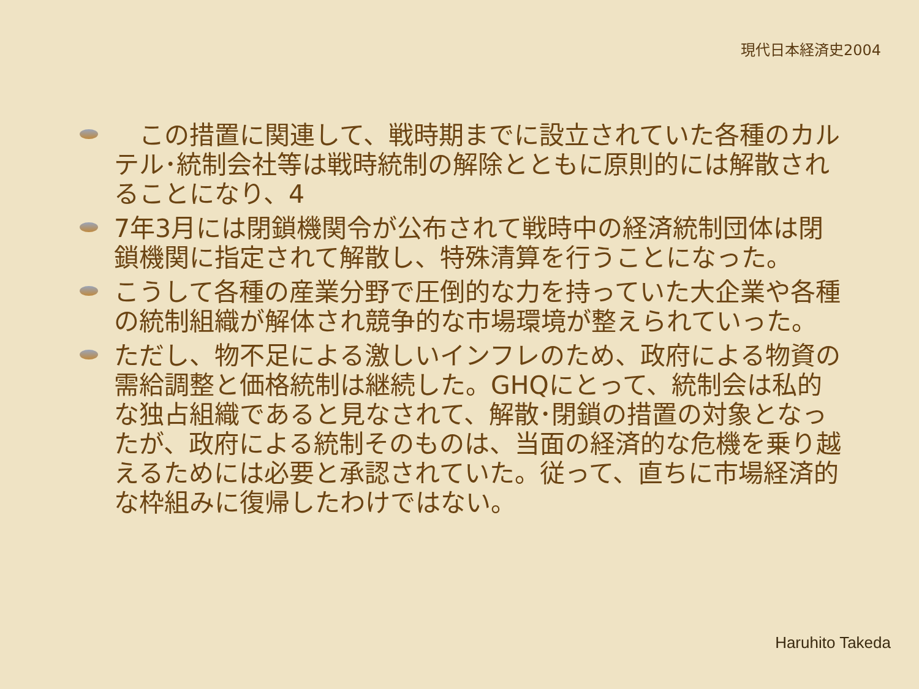現代日本経済史2004
　この措置に関連して、戦時期までに設立されていた各種のカルテル･統制会社等は戦時統制の解除とともに原則的には解散されることになり、4
7年3月には閉鎖機関令が公布されて戦時中の経済統制団体は閉鎖機関に指定されて解散し、特殊清算を行うことになった。
こうして各種の産業分野で圧倒的な力を持っていた大企業や各種の統制組織が解体され競争的な市場環境が整えられていった。
ただし、物不足による激しいインフレのため、政府による物資の需給調整と価格統制は継続した。GHQにとって、統制会は私的な独占組織であると見なされて、解散･閉鎖の措置の対象となったが、政府による統制そのものは、当面の経済的な危機を乗り越えるためには必要と承認されていた。従って、直ちに市場経済的な枠組みに復帰したわけではない。
Haruhito Takeda